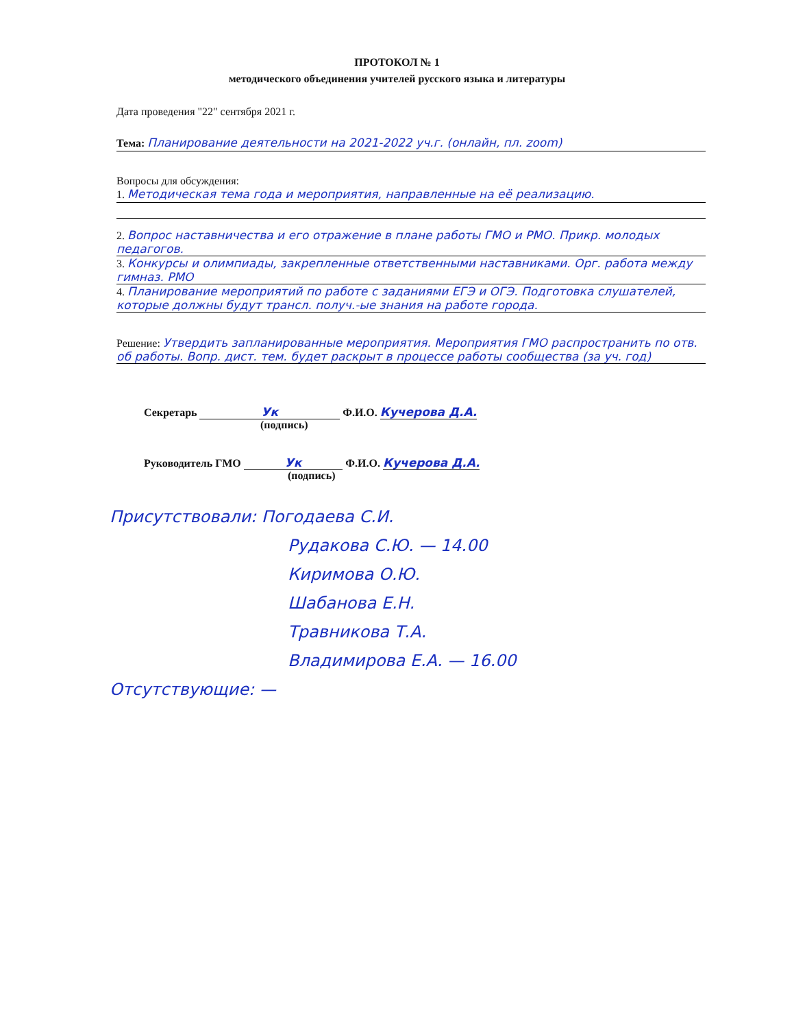ПРОТОКОЛ № 1
методического объединения учителей русского языка и литературы
Дата проведения "22" сентября 2021 г.
Тема: Планирование деятельности на 2021-2022 уч.г. (онлайн, пл. zoom)
Вопросы для обсуждения:
1. Методическая тема года и мероприятия, направленные на её реализацию.
2. Вопрос наставничества и его отражение в плане работы ГМО и РМО. Прикр. молодых педагогов.
3. Конкурсы и олимпиады, закрепленные ответственными наставниками. Орг. работа между гимназ. РМО
4. Планирование мероприятий по работе с заданиями ЕГЭ и ОГЭ. Подготовка слушателей, которые должны будут трансл. получ.-ые знания на работе города.
Решение: Утвердить запланированные мероприятия. Мероприятия ГМО распространить по отв. об работы. Вопр. дист. тем. будет раскрыт в процессе работы сообщества (за уч. год)
Секретарь Ук Ф.И.О. Кучерова Д.А.
(подпись)
Руководитель ГМО Ук Ф.И.О. Кучерова Д.А.
(подпись)
Присутствовали: Погодаева С.И.
Рудакова С.Ю. — 14.00
Киримова О.Ю.
Шабанова Е.Н.
Травникова Т.А.
Владимирова Е.А. — 16.00
Отсутствующие: —